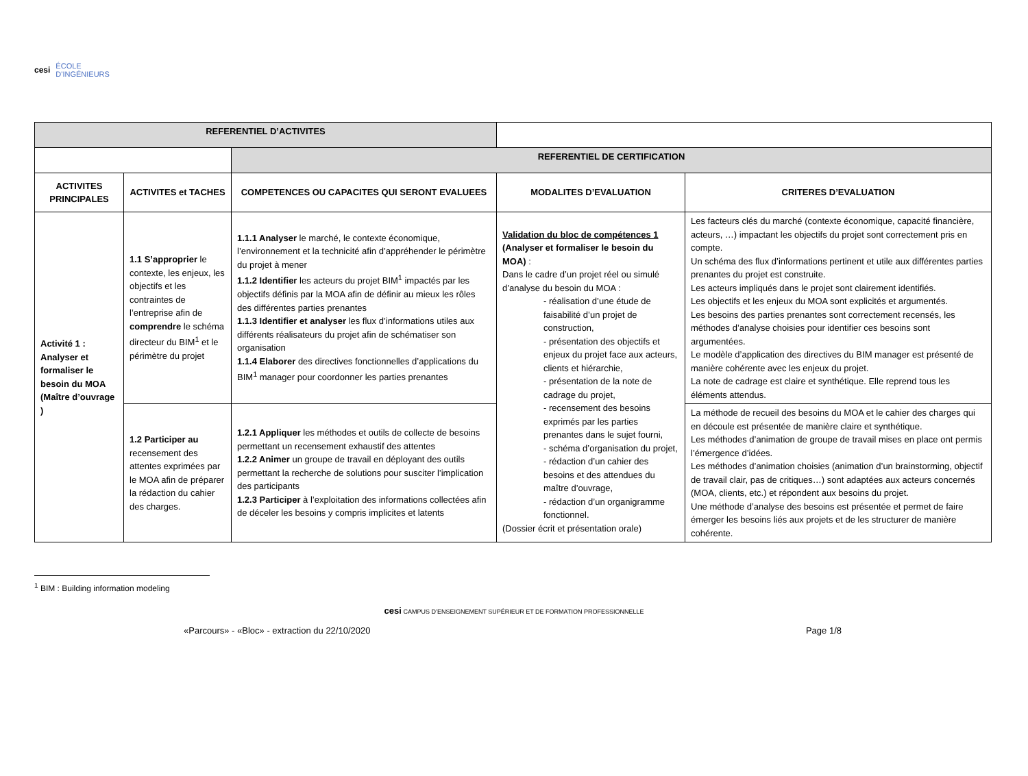cesi ÉCOLE
D'INGÉNIEURS
| REFERENTIEL D’ACTIVITES | | | | |
| | | REFERENTIEL DE CERTIFICATION | | |
| ACTIVITES PRINCIPALES | ACTIVITES et TACHES | COMPETENCES OU CAPACITES QUI SERONT EVALUEES | MODALITES D’EVALUATION | CRITERES D’EVALUATION |
| Activité 1 : Analyser et formaliser le besoin du MOA (Maître d’ouvrage ) | 1.1 S’approprier le contexte, les enjeux, les objectifs et les contraintes de l’entreprise afin de comprendre le schéma directeur du BIM<sup>1</sup> et le périmètre du projet | 1.1.1 Analyser le marché, le contexte économique, l’environnement et la technicité afin d’appréhender le périmètre du projet à mener 1.1.2 Identifier les acteurs du projet BIM<sup>1</sup> impactés par les objectifs définis par la MOA afin de définir au mieux les rôles des différentes parties prenantes 1.1.3 Identifier et analyser les flux d’informations utiles aux différents réalisateurs du projet afin de schématiser son organisation 1.1.4 Elaborer des directives fonctionnelles d’applications du BIM<sup>1</sup> manager pour coordonner les parties prenantes | Validation du bloc de compétences 1 (Analyser et formaliser le besoin du MOA) : Dans le cadre d’un projet réel ou simulé d’analyse du besoin du MOA : - réalisation d’une étude de faisabilité d’un projet de construction, - présentation des objectifs et enjeux du projet face aux acteurs, clients et hiérarchie, - présentation de la note de cadrage du projet, - recensement des besoins exprimés par les parties prenantes dans le sujet fourni, - schéma d’organisation du projet, - rédaction d’un cahier des besoins et des attendues du maître d’ouvrage, - rédaction d’un organigramme fonctionnel. (Dossier écrit et présentation orale) | Les facteurs clés du marché (contexte économique, capacité financière, acteurs, …) impactant les objectifs du projet sont correctement pris en compte. Un schéma des flux d’informations pertinent et utile aux différentes parties prenantes du projet est construite. Les acteurs impliqués dans le projet sont clairement identifiés. Les objectifs et les enjeux du MOA sont explicités et argumentés. Les besoins des parties prenantes sont correctement recensés, les méthodes d’analyse choisies pour identifier ces besoins sont argumentées. Le modèle d’application des directives du BIM manager est présenté de manière cohérente avec les enjeux du projet. La note de cadrage est claire et synthétique. Elle reprend tous les éléments attendus. |
| | 1.2 Participer au recensement des attentes exprimées par le MOA afin de préparer la rédaction du cahier des charges. | 1.2.1 Appliquer les méthodes et outils de collecte de besoins permettant un recensement exhaustif des attentes 1.2.2 Animer un groupe de travail en déployant des outils permettant la recherche de solutions pour susciter l’implication des participants 1.2.3 Participer à l’exploitation des informations collectées afin de déceler les besoins y compris implicites et latents | | La méthode de recueil des besoins du MOA et le cahier des charges qui en découle est présentée de manière claire et synthétique. Les méthodes d’animation de groupe de travail mises en place ont permis l’émergence d’idées. Les méthodes d’animation choisies (animation d’un brainstorming, objectif de travail clair, pas de critiques…) sont adaptées aux acteurs concernés (MOA, clients, etc.) et répondent aux besoins du projet. Une méthode d’analyse des besoins est présentée et permet de faire émerger les besoins liés aux projets et de les structurer de manière cohérente. |
<sup>1</sup> BIM : Building information modeling
cesi CAMPUS D’ENSEIGNEMENT SUPÉRIEUR ET DE FORMATION PROFESSIONNELLE
«Parcours» - «Bloc» - extraction du 22/10/2020 Page 1/8